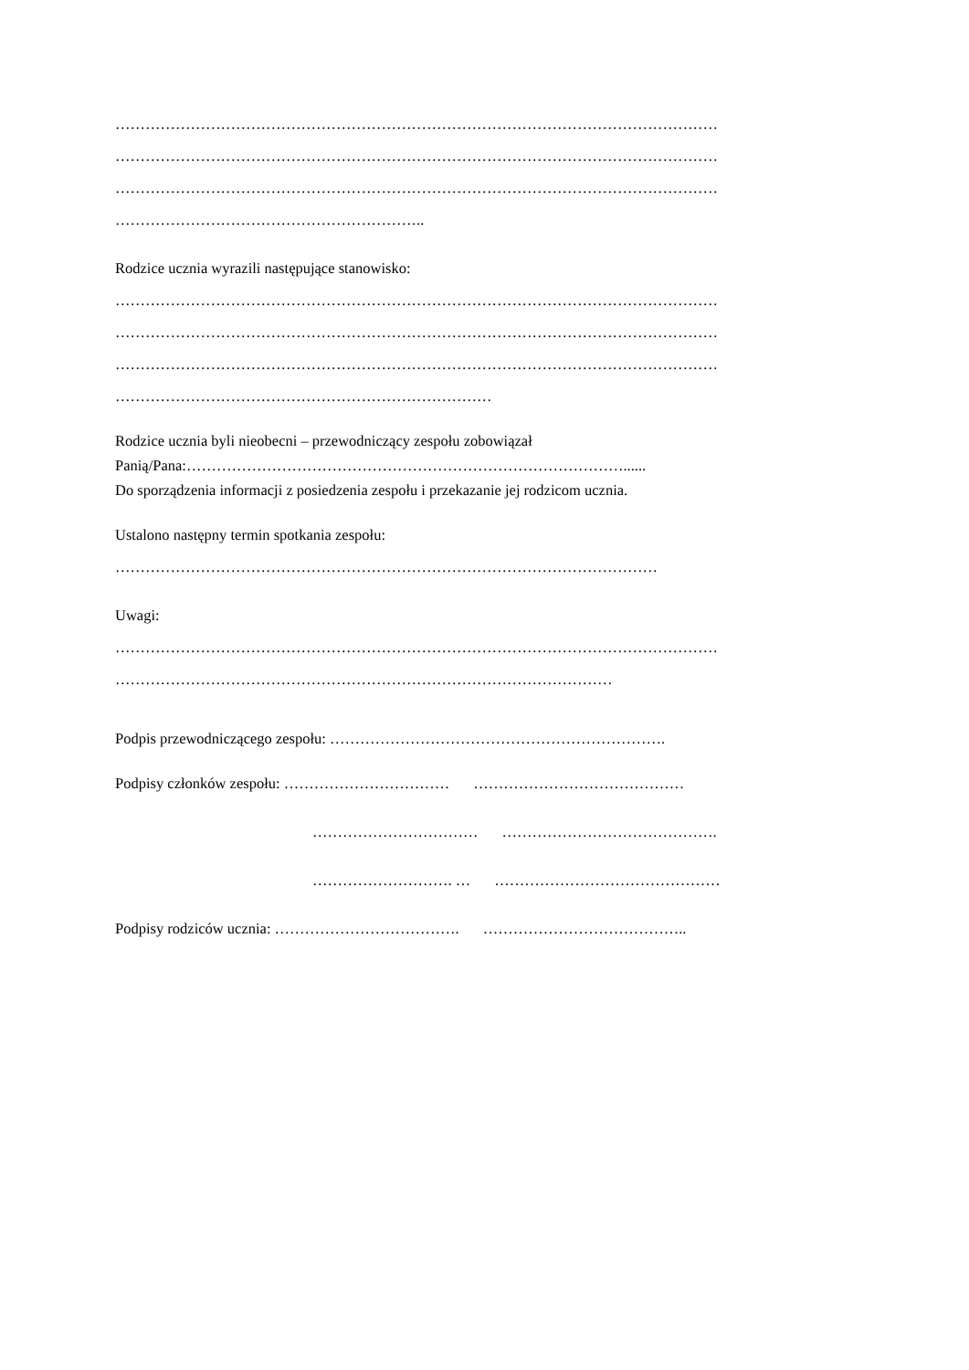…………………………………………………………………………………………………………
…………………………………………………………………………………………………………
…………………………………………………………………………………………………………
……………………………………………………..
Rodzice ucznia wyrazili następujące stanowisko:
…………………………………………………………………………………………………………
…………………………………………………………………………………………………………
…………………………………………………………………………………………………………
…………………………………………………………………
Rodzice ucznia byli nieobecni – przewodniczący zespołu zobowiązał
Panią/Pana:……………………………………………………………………………......
Do sporządzenia informacji z posiedzenia zespołu i przekazanie jej rodzicom ucznia.
Ustalono następny termin spotkania zespołu:
………………………………………………………………………………………………
Uwagi:
…………………………………………………………………………………………………………
………………………………………………………………………………………
Podpis przewodniczącego zespołu: ………………………………………………………….
Podpisy członków zespołu: …………………………… ……………………………………
…………………………… …………………………………….
………………………. … ………………………………………
Podpisy rodziców ucznia: ………………………………. …………………………………..